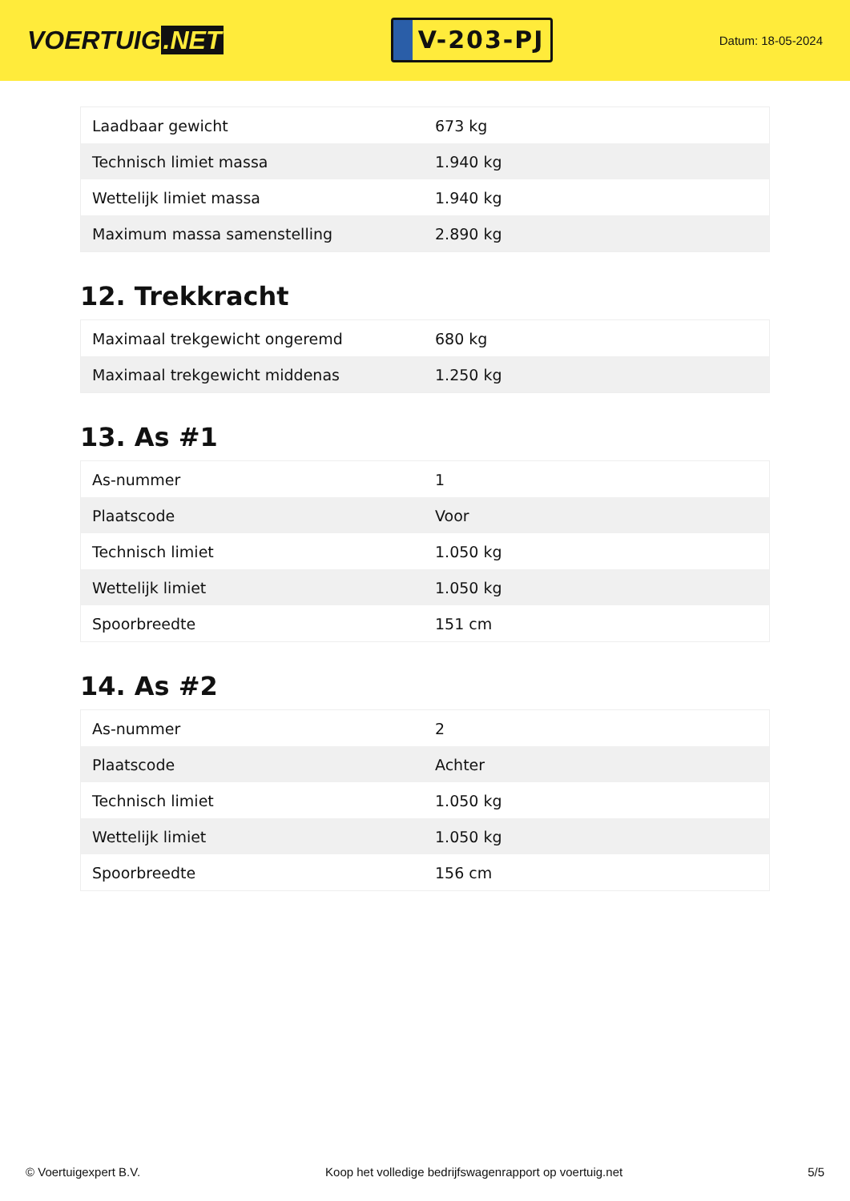VOERTUIG.NET
V-203-PJ
Datum: 18-05-2024
| Laadbaar gewicht | 673 kg |
| Technisch limiet massa | 1.940 kg |
| Wettelijk limiet massa | 1.940 kg |
| Maximum massa samenstelling | 2.890 kg |
12. Trekkracht
| Maximaal trekgewicht ongeremd | 680 kg |
| Maximaal trekgewicht middenas | 1.250 kg |
13. As #1
| As-nummer | 1 |
| Plaatscode | Voor |
| Technisch limiet | 1.050 kg |
| Wettelijk limiet | 1.050 kg |
| Spoorbreedte | 151 cm |
14. As #2
| As-nummer | 2 |
| Plaatscode | Achter |
| Technisch limiet | 1.050 kg |
| Wettelijk limiet | 1.050 kg |
| Spoorbreedte | 156 cm |
© Voertuigexpert B.V. Koop het volledige bedrijfswagenrapport op voertuig.net 5/5